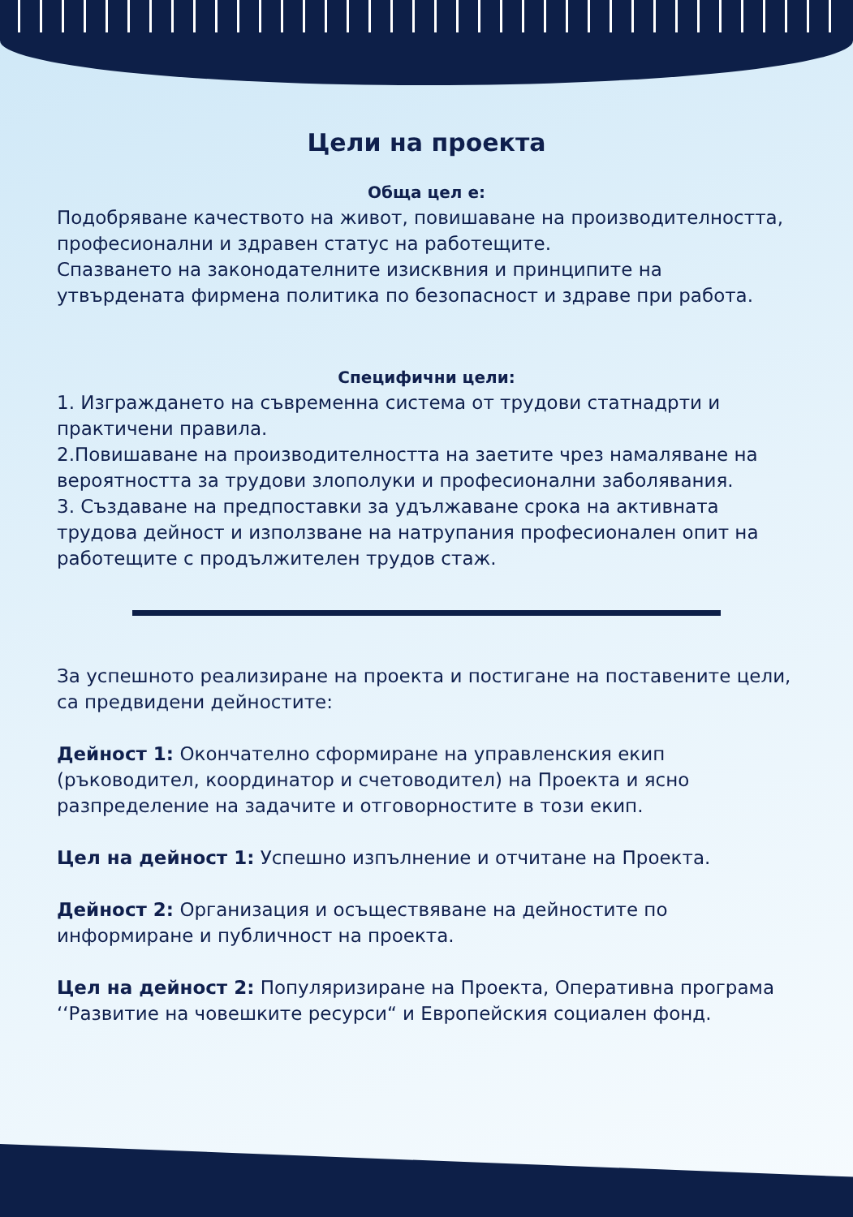Цели на проекта
Обща цел е:
Подобряване качеството на живот, повишаване на производителността, професионални и здравен статус на работещите.
Спазването на законодателните изисквния и принципите на утвърдената фирмена политика по безопасност и здраве при работа.
Специфични цели:
1. Изграждането на съвременна система от трудови статнадрти и практичени правила.
2.Повишаване на производителността на заетите чрез намаляване на вероятността за трудови злополуки и професионални заболявания.
3. Създаване на предпоставки за удължаване срока на активната трудова дейност и използване на натрупания професионален опит на работещите с продължителен трудов стаж.
За успешното реализиране на проекта и постигане на поставените цели, са предвидени дейностите:
Дейност 1: Окончателно сформиране на управленския екип (ръководител, координатор и счетоводител) на Проекта и ясно разпределение на задачите и отговорностите в този екип.
Цел на дейност 1: Успешно изпълнение и отчитане на Проекта.
Дейност 2: Организация и осъществяване на дейностите по информиране и публичност на проекта.
Цел на дейност 2: Популяризиране на Проекта, Оперативна програма ‘‘Развитие на човешките ресурси“ и Европейския социален фонд.